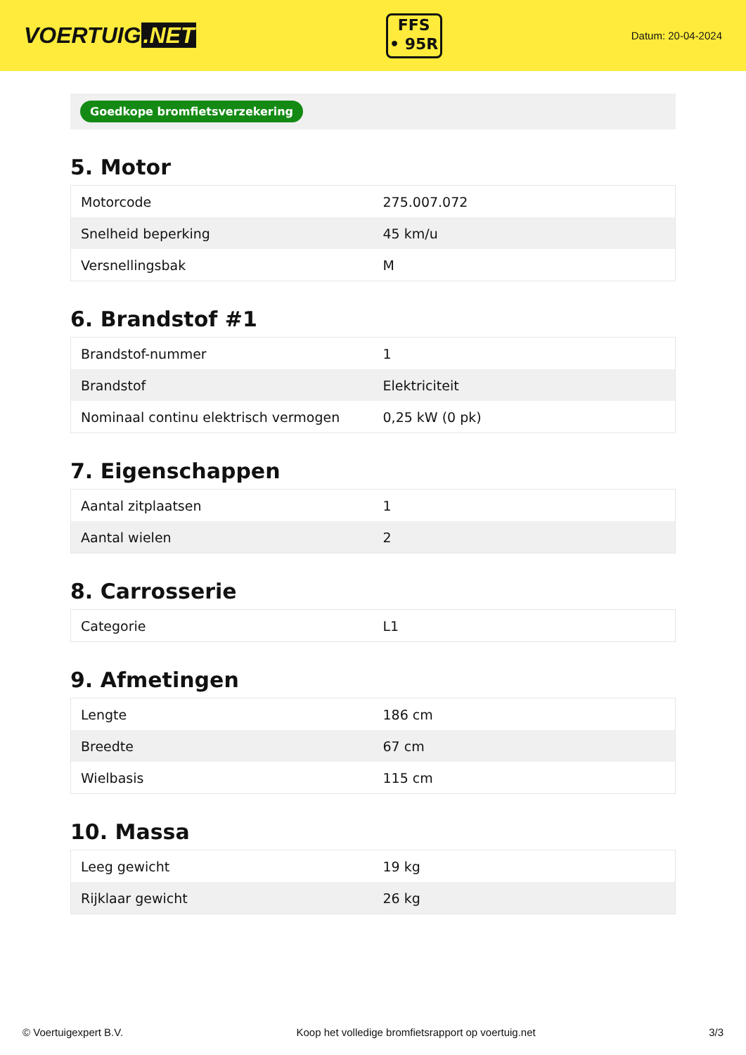VOERTUIG.NET
FFS
• 95R
Datum: 20-04-2024
Goedkope bromfietsverzekering
5. Motor
| Motorcode | 275.007.072 |
| Snelheid beperking | 45 km/u |
| Versnellingsbak | M |
6. Brandstof #1
| Brandstof-nummer | 1 |
| Brandstof | Elektriciteit |
| Nominaal continu elektrisch vermogen | 0,25 kW (0 pk) |
7. Eigenschappen
| Aantal zitplaatsen | 1 |
| Aantal wielen | 2 |
8. Carrosserie
| Categorie | L1 |
9. Afmetingen
| Lengte | 186 cm |
| Breedte | 67 cm |
| Wielbasis | 115 cm |
10. Massa
| Leeg gewicht | 19 kg |
| Rijklaar gewicht | 26 kg |
© Voertuigexpert B.V. Koop het volledige bromfietsrapport op voertuig.net 3/3